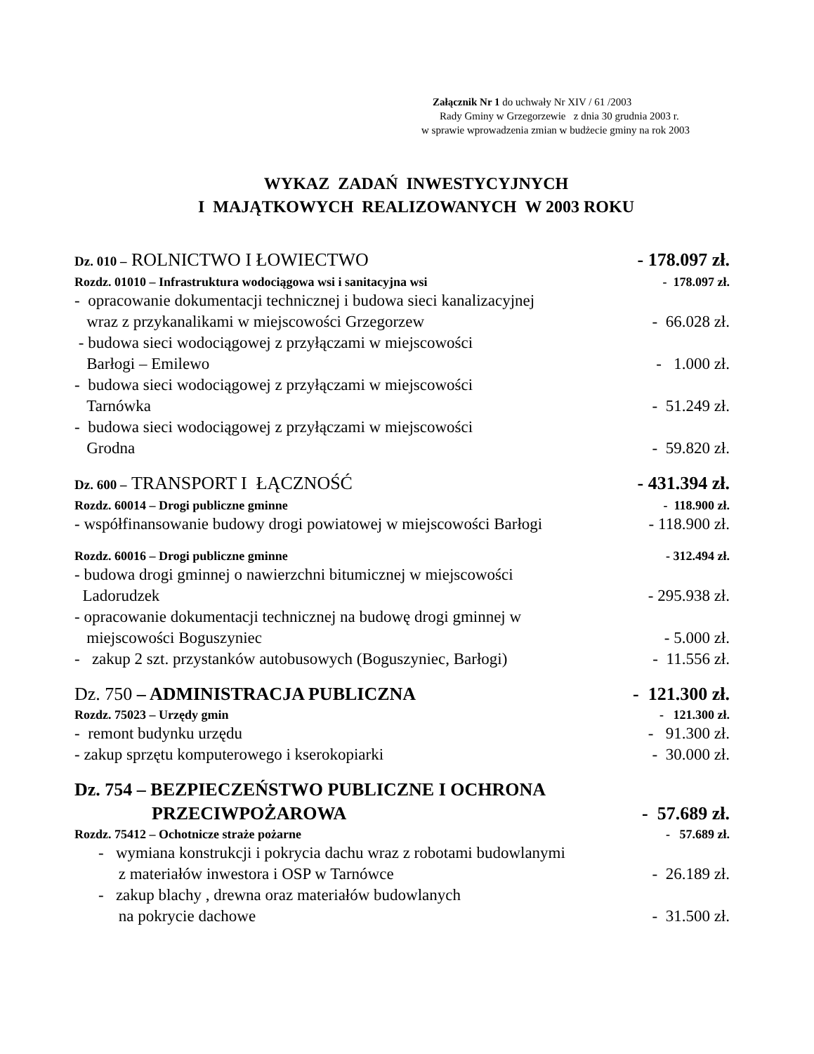Załącznik Nr 1 do uchwały Nr XIV / 61 /2003
Rady Gminy w Grzegorzewie z dnia 30 grudnia 2003 r.
w sprawie wprowadzenia zmian w budżecie gminy na rok 2003
WYKAZ ZADAŃ INWESTYCYJNYCH
I MAJĄTKOWYCH REALIZOWANYCH W 2003 ROKU
Dz. 010 – ROLNICTWO I ŁOWIECTWO - 178.097 zł.
Rozdz. 01010 – Infrastruktura wodociągowa wsi i sanitacyjna wsi - 178.097 zł.
- opracowanie dokumentacji technicznej i budowa sieci kanalizacyjnej
wraz z przykanalikami w miejscowości Grzegorzew
- 66.028 zł.
- budowa sieci wodociągowej z przyłączami w miejscowości
Barłogi – Emilewo
- 1.000 zł.
- budowa sieci wodociągowej z przyłączami w miejscowości
Tarnówka
- 51.249 zł.
- budowa sieci wodociągowej z przyłączami w miejscowości
Grodna
- 59.820 zł.
Dz. 600 – TRANSPORT I ŁĄCZNOŚĆ - 431.394 zł.
Rozdz. 60014 – Drogi publiczne gminne - 118.900 zł.
- współfinansowanie budowy drogi powiatowej w miejscowości Barłogi - 118.900 zł.
Rozdz. 60016 – Drogi publiczne gminne - 312.494 zł.
- budowa drogi gminnej o nawierzchni bitumicznej w miejscowości
Ladorudzek
- 295.938 zł.
- opracowanie dokumentacji technicznej na budowę drogi gminnej w
miejscowości Boguszyniec
- 5.000 zł.
- zakup 2 szt. przystanków autobusowych (Boguszyniec, Barłogi) - 11.556 zł.
Dz. 750 – ADMINISTRACJA PUBLICZNA - 121.300 zł.
Rozdz. 75023 – Urzędy gmin - 121.300 zł.
- remont budynku urzędu - 91.300 zł.
- zakup sprzętu komputerowego i kserokopiarki - 30.000 zł.
Dz. 754 – BEZPIECZEŃSTWO PUBLICZNE I OCHRONA
PRZECIWPOŻAROWA
- 57.689 zł.
Rozdz. 75412 – Ochotnicze straże pożarne - 57.689 zł.
- wymiana konstrukcji i pokrycia dachu wraz z robotami budowlanymi
z materiałów inwestora i OSP w Tarnówce
- 26.189 zł.
- zakup blachy , drewna oraz materiałów budowlanych
na pokrycie dachowe
- 31.500 zł.